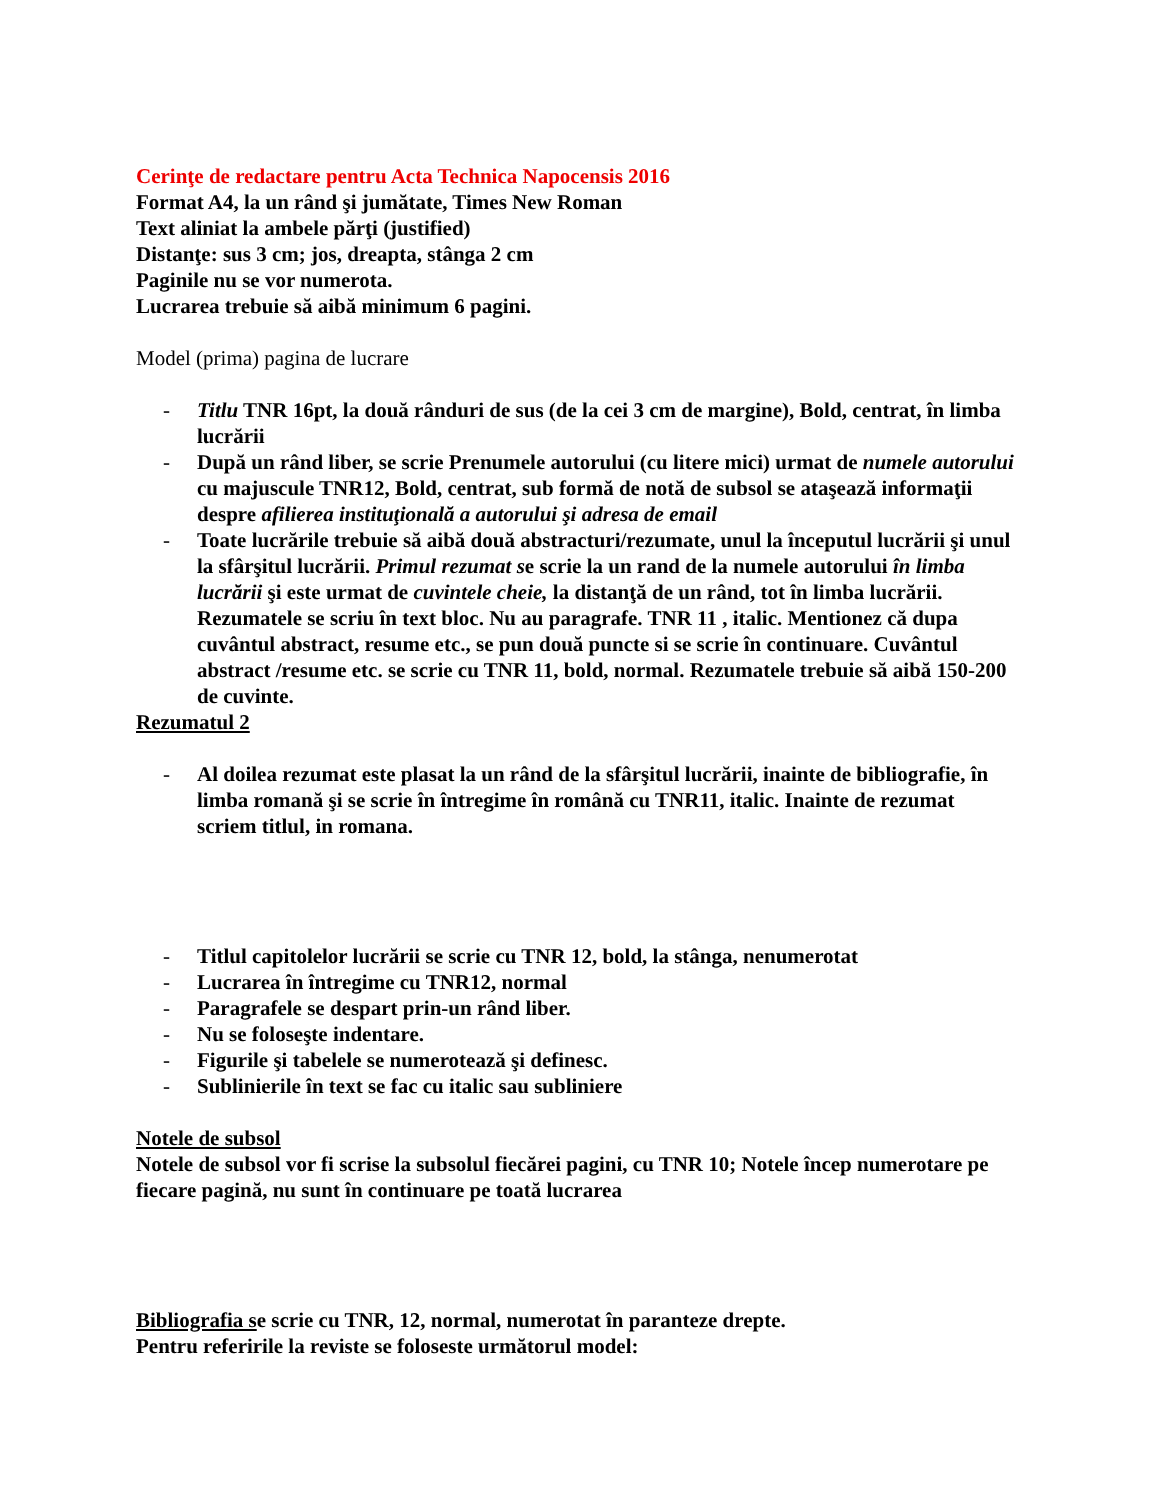Cerinţe de redactare pentru Acta Technica Napocensis 2016
Format A4, la un rând şi jumătate, Times New Roman
Text aliniat la ambele părţi (justified)
Distanţe: sus 3 cm; jos, dreapta, stânga 2 cm
Paginile nu se vor numerota.
Lucrarea trebuie să aibă minimum 6 pagini.
Model (prima) pagina de lucrare
- Titlu TNR 16pt, la două rânduri de sus (de la cei 3 cm de margine), Bold, centrat, în limba lucrării
- După un rând liber, se scrie Prenumele autorului (cu litere mici) urmat de numele autorului cu majuscule TNR12, Bold, centrat, sub formă de notă de subsol se ataşează informaţii despre afilierea instituţională a autorului şi adresa de email
- Toate lucrările trebuie să aibă două abstracturi/rezumate, unul la începutul lucrării şi unul la sfârşitul lucrării. Primul rezumat se scrie la un rand de la numele autorului în limba lucrării şi este urmat de cuvintele cheie, la distanţă de un rând, tot în limba lucrării. Rezumatele se scriu în text bloc. Nu au paragrafe. TNR 11 , italic. Mentionez că dupa cuvântul abstract, resume etc., se pun două puncte si se scrie în continuare. Cuvântul abstract /resume etc. se scrie cu TNR 11, bold, normal. Rezumatele trebuie să aibă 150-200 de cuvinte.
Rezumatul 2
- Al doilea rezumat este plasat la un rând de la sfârşitul lucrării, inainte de bibliografie, în limba romană şi se scrie în întregime în română cu TNR11, italic. Inainte de rezumat scriem titlul, in romana.
- Titlul capitolelor lucrării se scrie cu TNR 12, bold, la stânga, nenumerotat
- Lucrarea în întregime cu TNR12, normal
- Paragrafele se despart prin-un rând liber.
- Nu se foloseşte indentare.
- Figurile şi tabelele se numerotează şi definesc.
- Sublinierile în text se fac cu italic sau subliniere
Notele de subsol
Notele de subsol vor fi scrise la subsolul fiecărei pagini, cu TNR 10; Notele încep numerotare pe fiecare pagină, nu sunt în continuare pe toată lucrarea
Bibliografia se scrie cu TNR, 12, normal, numerotat în paranteze drepte.
Pentru referirile la reviste se foloseste următorul model: